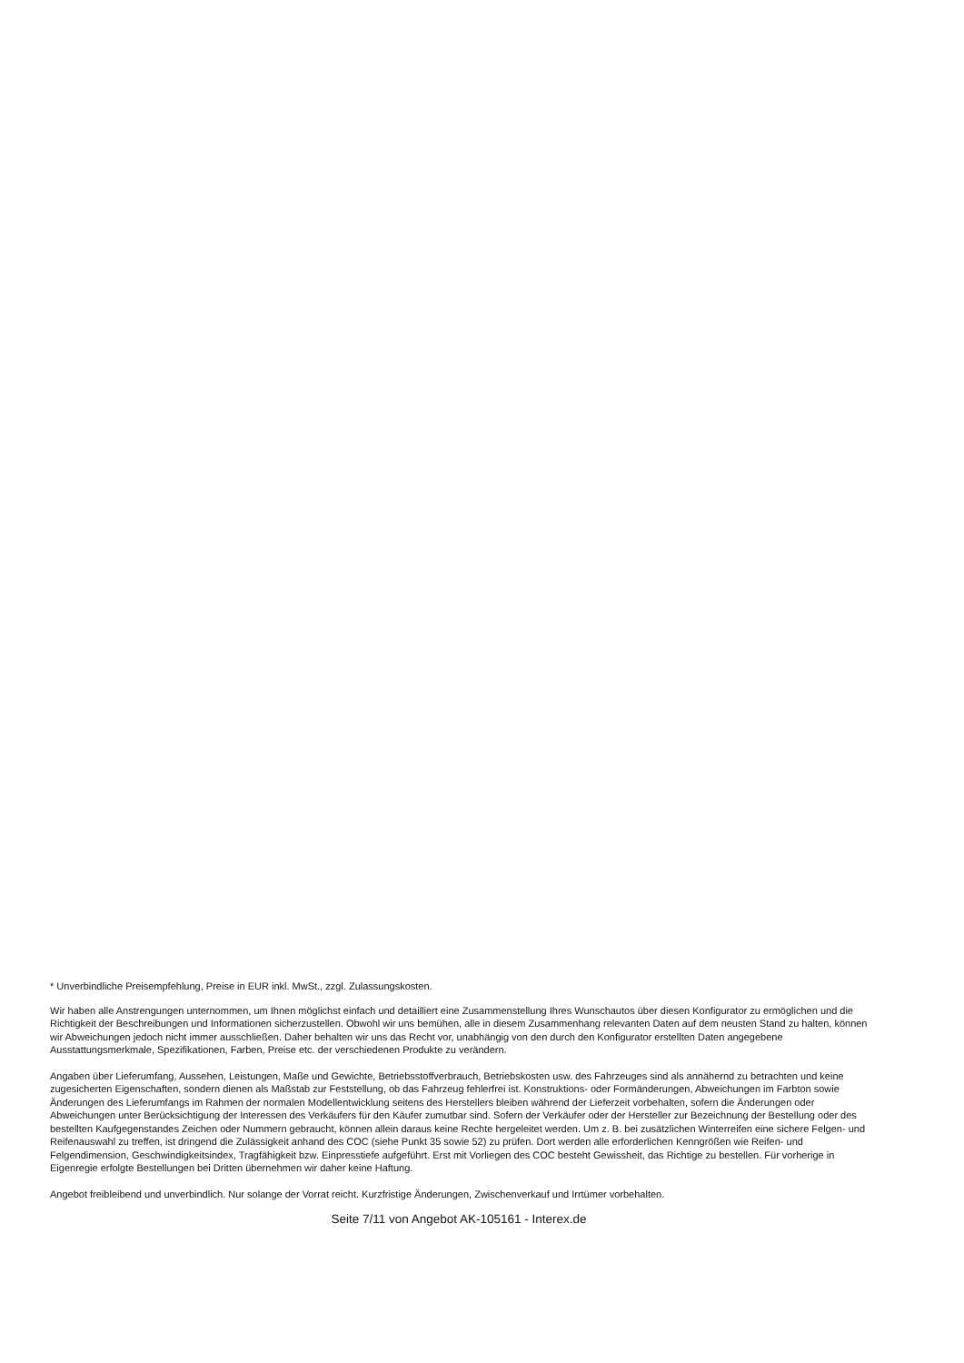* Unverbindliche Preisempfehlung, Preise in EUR inkl. MwSt., zzgl. Zulassungskosten.
Wir haben alle Anstrengungen unternommen, um Ihnen möglichst einfach und detailliert eine Zusammenstellung Ihres Wunschautos über diesen Konfigurator zu ermöglichen und die Richtigkeit der Beschreibungen und Informationen sicherzustellen. Obwohl wir uns bemühen, alle in diesem Zusammenhang relevanten Daten auf dem neusten Stand zu halten, können wir Abweichungen jedoch nicht immer ausschließen. Daher behalten wir uns das Recht vor, unabhängig von den durch den Konfigurator erstellten Daten angegebene Ausstattungsmerkmale, Spezifikationen, Farben, Preise etc. der verschiedenen Produkte zu verändern.
Angaben über Lieferumfang, Aussehen, Leistungen, Maße und Gewichte, Betriebsstoffverbrauch, Betriebskosten usw. des Fahrzeuges sind als annähernd zu betrachten und keine zugesicherten Eigenschaften, sondern dienen als Maßstab zur Feststellung, ob das Fahrzeug fehlerfrei ist. Konstruktions- oder Formänderungen, Abweichungen im Farbton sowie Änderungen des Lieferumfangs im Rahmen der normalen Modellentwicklung seitens des Herstellers bleiben während der Lieferzeit vorbehalten, sofern die Änderungen oder Abweichungen unter Berücksichtigung der Interessen des Verkäufers für den Käufer zumutbar sind. Sofern der Verkäufer oder der Hersteller zur Bezeichnung der Bestellung oder des bestellten Kaufgegenstandes Zeichen oder Nummern gebraucht, können allein daraus keine Rechte hergeleitet werden. Um z. B. bei zusätzlichen Winterreifen eine sichere Felgen- und Reifenauswahl zu treffen, ist dringend die Zulässigkeit anhand des COC (siehe Punkt 35 sowie 52) zu prüfen. Dort werden alle erforderlichen Kenngrößen wie Reifen- und Felgendimension, Geschwindigkeitsindex, Tragfähigkeit bzw. Einpresstiefe aufgeführt. Erst mit Vorliegen des COC besteht Gewissheit, das Richtige zu bestellen. Für vorherige in Eigenregie erfolgte Bestellungen bei Dritten übernehmen wir daher keine Haftung.
Angebot freibleibend und unverbindlich. Nur solange der Vorrat reicht. Kurzfristige Änderungen, Zwischenverkauf und Irrtümer vorbehalten.
Seite 7/11 von Angebot AK-105161 - Interex.de